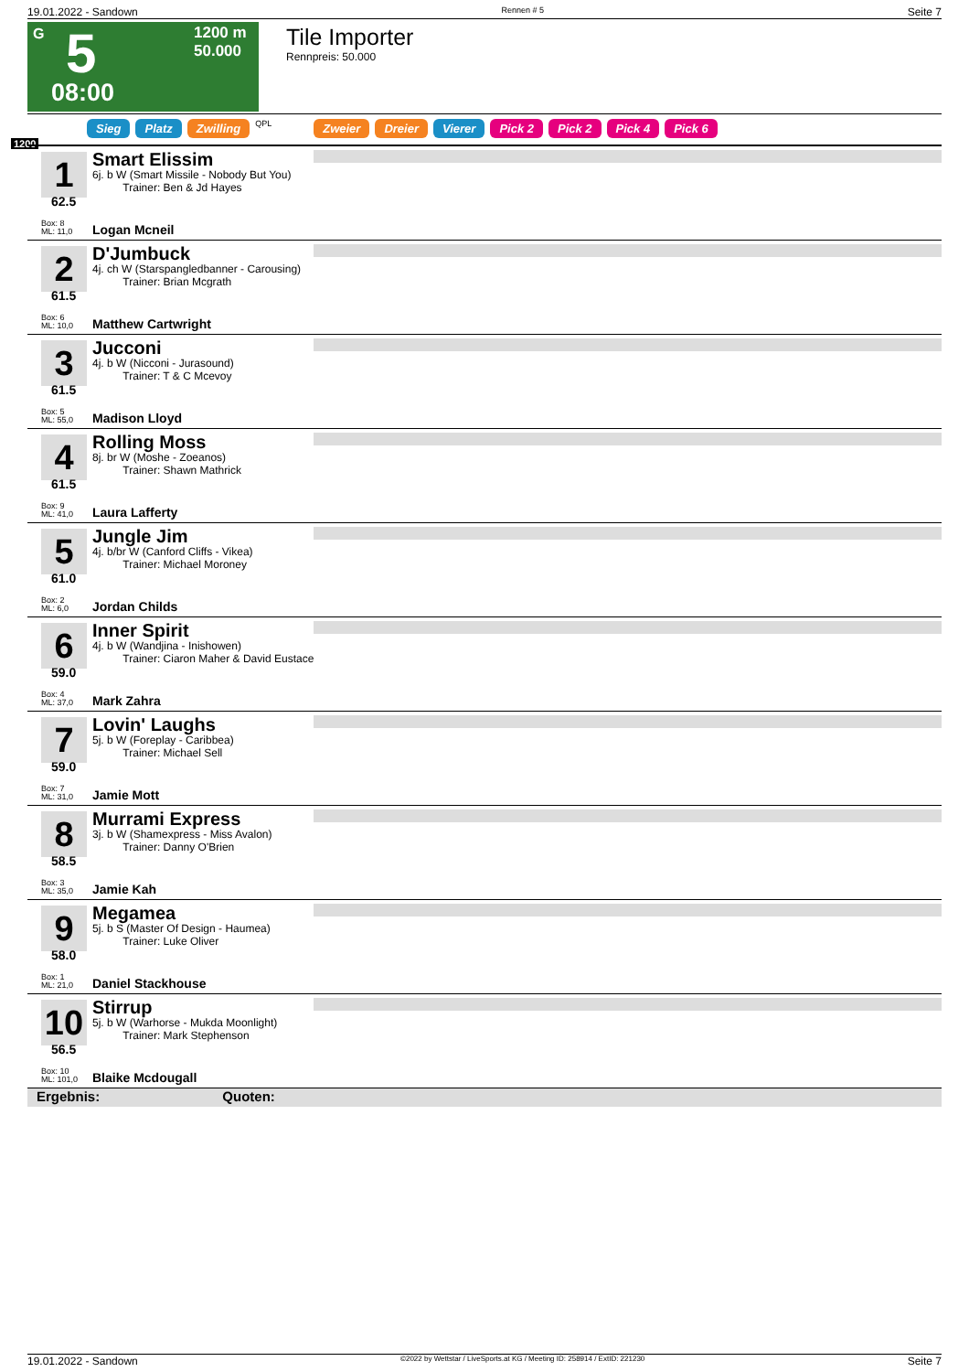19.01.2022 - Sandown Rennen # 5 Seite 7
G 5 1200 m
50.000
08:00
Tile Importer
Rennpreis: 50.000
Sieg Platz Zwilling QPL Zweier Dreier Vierer Pick 2 Pick 2 Pick 4 Pick 6
1200
1
62.5
Box: 8
ML: 11,0
Smart Elissim
6j. b W (Smart Missile - Nobody But You)
Trainer: Ben & Jd Hayes
Logan Mcneil
2
61.5
Box: 6
ML: 10,0
D'Jumbuck
4j. ch W (Starspangledbanner - Carousing)
Trainer: Brian Mcgrath
Matthew Cartwright
3
61.5
Box: 5
ML: 55,0
Jucconi
4j. b W (Nicconi - Jurasound)
Trainer: T & C Mcevoy
Madison Lloyd
4
61.5
Box: 9
ML: 41,0
Rolling Moss
8j. br W (Moshe - Zoeanos)
Trainer: Shawn Mathrick
Laura Lafferty
5
61.0
Box: 2
ML: 6,0
Jungle Jim
4j. b/br W (Canford Cliffs - Vikea)
Trainer: Michael Moroney
Jordan Childs
6
59.0
Box: 4
ML: 37,0
Inner Spirit
4j. b W (Wandjina - Inishowen)
Trainer: Ciaron Maher & David Eustace
Mark Zahra
7
59.0
Box: 7
ML: 31,0
Lovin' Laughs
5j. b W (Foreplay - Caribbea)
Trainer: Michael Sell
Jamie Mott
8
58.5
Box: 3
ML: 35,0
Murrami Express
3j. b W (Shamexpress - Miss Avalon)
Trainer: Danny O'Brien
Jamie Kah
9
58.0
Box: 1
ML: 21,0
Megamea
5j. b S (Master Of Design - Haumea)
Trainer: Luke Oliver
Daniel Stackhouse
10
56.5
Box: 10
ML: 101,0
Stirrup
5j. b W (Warhorse - Mukda Moonlight)
Trainer: Mark Stephenson
Blaike Mcdougall
Ergebnis: Quoten:
19.01.2022 - Sandown ©2022 by Wettstar / LiveSports.at KG / Meeting ID: 258914 / ExtID: 221230 Seite 7